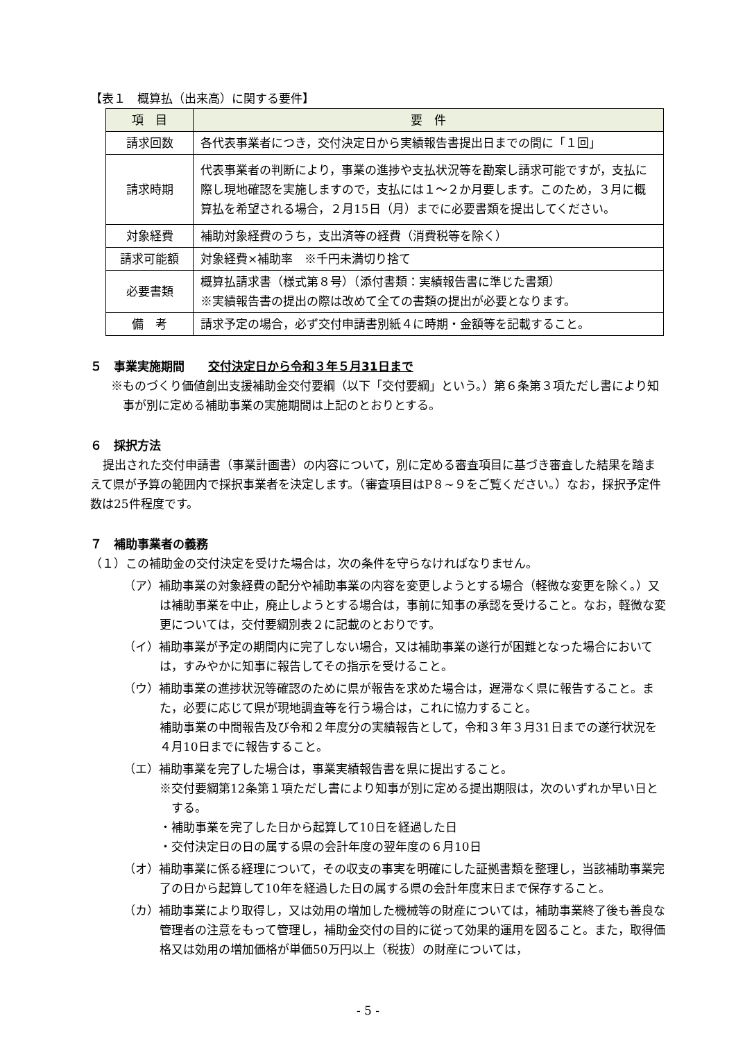【表１　概算払（出来高）に関する要件】
| 項 目 | 要 件 |
| --- | --- |
| 請求回数 | 各代表事業者につき，交付決定日から実績報告書提出日までの間に「１回」 |
| 請求時期 | 代表事業者の判断により，事業の進捗や支払状況等を勘案し請求可能ですが，支払に際し現地確認を実施しますので，支払には１～２か月要します。このため，３月に概算払を希望される場合，２月15日（月）までに必要書類を提出してください。 |
| 対象経費 | 補助対象経費のうち，支出済等の経費（消費税等を除く） |
| 請求可能額 | 対象経費×補助率 ※千円未満切り捨て |
| 必要書類 | 概算払請求書（様式第８号）（添付書類：実績報告書に準じた書類） ※実績報告書の提出の際は改めて全ての書類の提出が必要となります。 |
| 備 考 | 請求予定の場合，必ず交付申請書別紙４に時期・金額等を記載すること。 |
５　事業実施期間　　交付決定日から令和３年５月31日まで
※ものづくり価値創出支援補助金交付要綱（以下「交付要綱」という。）第６条第３項ただし書により知事が別に定める補助事業の実施期間は上記のとおりとする。
６　採択方法
提出された交付申請書（事業計画書）の内容について，別に定める審査項目に基づき審査した結果を踏まえて県が予算の範囲内で採択事業者を決定します。（審査項目はP８~９をご覧ください。）なお，採択予定件数は25件程度です。
７　補助事業者の義務
（１）この補助金の交付決定を受けた場合は，次の条件を守らなければなりません。
（ア）補助事業の対象経費の配分や補助事業の内容を変更しようとする場合（軽微な変更を除く。）又は補助事業を中止，廃止しようとする場合は，事前に知事の承認を受けること。なお，軽微な変更については，交付要綱別表２に記載のとおりです。
（イ）補助事業が予定の期間内に完了しない場合，又は補助事業の遂行が困難となった場合においては，すみやかに知事に報告してその指示を受けること。
（ウ）補助事業の進捗状況等確認のために県が報告を求めた場合は，遅滞なく県に報告すること。また，必要に応じて県が現地調査等を行う場合は，これに協力すること。
補助事業の中間報告及び令和２年度分の実績報告として，令和３年３月31日までの遂行状況を４月10日までに報告すること。
（エ）補助事業を完了した場合は，事業実績報告書を県に提出すること。
※交付要綱第12条第１項ただし書により知事が別に定める提出期限は，次のいずれか早い日とする。
・補助事業を完了した日から起算して10日を経過した日
・交付決定日の日の属する県の会計年度の翌年度の６月10日
（オ）補助事業に係る経理について，その収支の事実を明確にした証拠書類を整理し，当該補助事業完了の日から起算して10年を経過した日の属する県の会計年度末日まで保存すること。
（カ）補助事業により取得し，又は効用の増加した機械等の財産については，補助事業終了後も善良な管理者の注意をもって管理し，補助金交付の目的に従って効果的運用を図ること。また，取得価格又は効用の増加価格が単価50万円以上（税抜）の財産については，
- 5 -